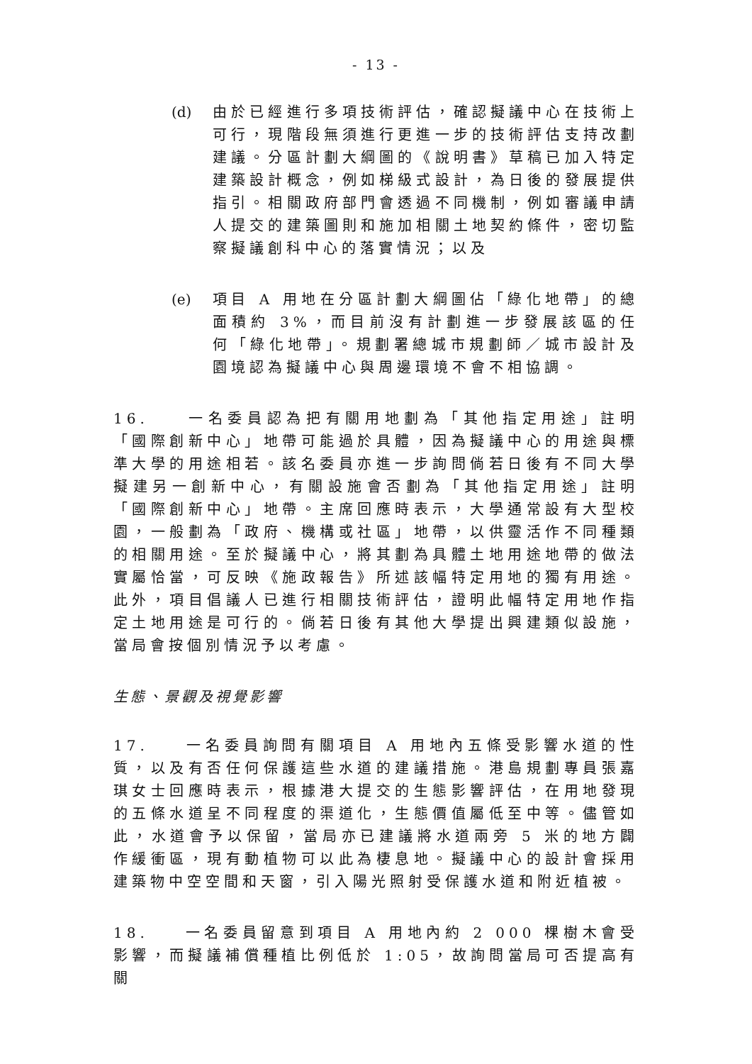- 13 -
(d) 由於已經進行多項技術評估，確認擬議中心在技術上可行，現階段無須進行更進一步的技術評估支持改劃建議。分區計劃大綱圖的《說明書》草稿已加入特定建築設計概念，例如梯級式設計，為日後的發展提供指引。相關政府部門會透過不同機制，例如審議申請人提交的建築圖則和施加相關土地契約條件，密切監察擬議創科中心的落實情況；以及
(e) 項目 A 用地在分區計劃大綱圖佔「綠化地帶」的總面積約 3%，而目前沒有計劃進一步發展該區的任何「綠化地帶」。規劃署總城市規劃師／城市設計及園境認為擬議中心與周邊環境不會不相協調。
16. 一名委員認為把有關用地劃為「其他指定用途」註明「國際創新中心」地帶可能過於具體，因為擬議中心的用途與標準大學的用途相若。該名委員亦進一步詢問倘若日後有不同大學擬建另一創新中心，有關設施會否劃為「其他指定用途」註明「國際創新中心」地帶。主席回應時表示，大學通常設有大型校園，一般劃為「政府、機構或社區」地帶，以供靈活作不同種類的相關用途。至於擬議中心，將其劃為具體土地用途地帶的做法實屬恰當，可反映《施政報告》所述該幅特定用地的獨有用途。此外，項目倡議人已進行相關技術評估，證明此幅特定用地作指定土地用途是可行的。倘若日後有其他大學提出興建類似設施，當局會按個別情況予以考慮。
生態、景觀及視覺影響
17. 一名委員詢問有關項目 A 用地內五條受影響水道的性質，以及有否任何保護這些水道的建議措施。港島規劃專員張嘉琪女士回應時表示，根據港大提交的生態影響評估，在用地發現的五條水道呈不同程度的渠道化，生態價值屬低至中等。儘管如此，水道會予以保留，當局亦已建議將水道兩旁 5 米的地方闢作緩衝區，現有動植物可以此為棲息地。擬議中心的設計會採用建築物中空空間和天窗，引入陽光照射受保護水道和附近植被。
18. 一名委員留意到項目 A 用地內約 2 000 棵樹木會受影響，而擬議補償種植比例低於 1:05，故詢問當局可否提高有關